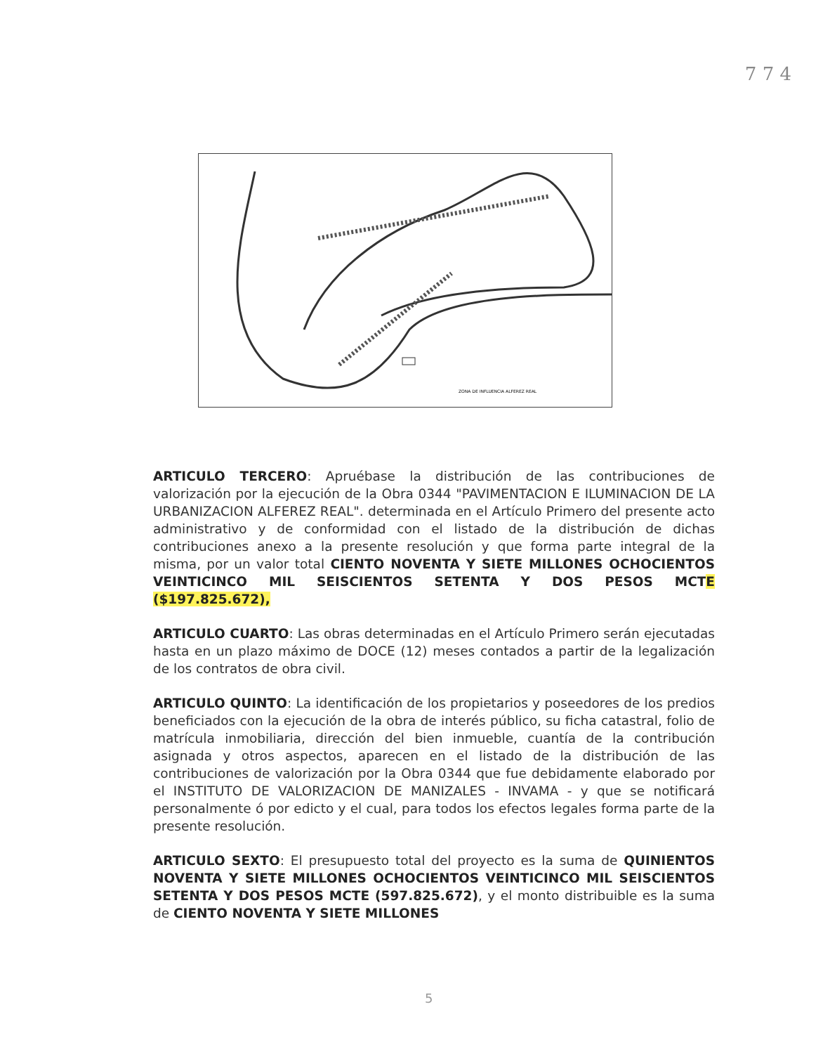7 7 4
ZONA DE INFLUENCIA ALFEREZ REAL
ARTICULO TERCERO: Apruébase la distribución de las contribuciones de valorización por la ejecución de la Obra 0344 "PAVIMENTACION E ILUMINACION DE LA URBANIZACION ALFEREZ REAL". determinada en el Artículo Primero del presente acto administrativo y de conformidad con el listado de la distribución de dichas contribuciones anexo a la presente resolución y que forma parte integral de la misma, por un valor total CIENTO NOVENTA Y SIETE MILLONES OCHOCIENTOS VEINTICINCO MIL SEISCIENTOS SETENTA Y DOS PESOS MCTE ($197.825.672),
ARTICULO CUARTO: Las obras determinadas en el Artículo Primero serán ejecutadas hasta en un plazo máximo de DOCE (12) meses contados a partir de la legalización de los contratos de obra civil.
ARTICULO QUINTO: La identificación de los propietarios y poseedores de los predios beneficiados con la ejecución de la obra de interés público, su ficha catastral, folio de matrícula inmobiliaria, dirección del bien inmueble, cuantía de la contribución asignada y otros aspectos, aparecen en el listado de la distribución de las contribuciones de valorización por la Obra 0344 que fue debidamente elaborado por el INSTITUTO DE VALORIZACION DE MANIZALES - INVAMA - y que se notificará personalmente ó por edicto y el cual, para todos los efectos legales forma parte de la presente resolución.
ARTICULO SEXTO: El presupuesto total del proyecto es la suma de QUINIENTOS NOVENTA Y SIETE MILLONES OCHOCIENTOS VEINTICINCO MIL SEISCIENTOS SETENTA Y DOS PESOS MCTE (597.825.672), y el monto distribuible es la suma de CIENTO NOVENTA Y SIETE MILLONES
5